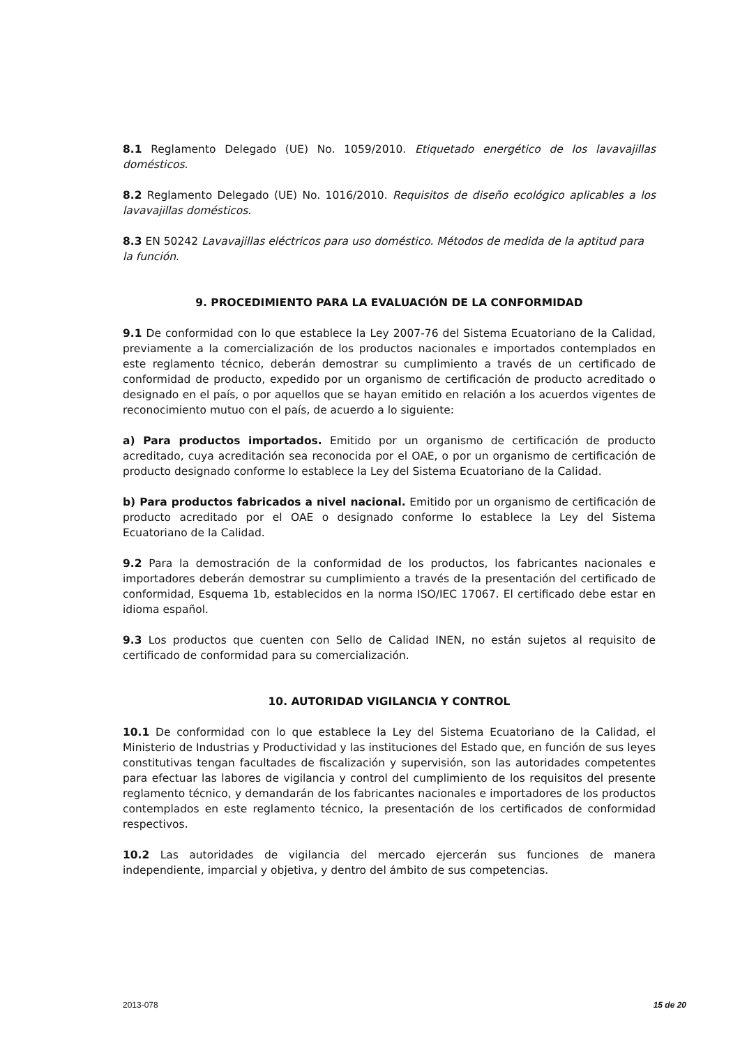8.1 Reglamento Delegado (UE) No. 1059/2010. Etiquetado energético de los lavavajillas domésticos.
8.2 Reglamento Delegado (UE) No. 1016/2010. Requisitos de diseño ecológico aplicables a los lavavajillas domésticos.
8.3 EN 50242 Lavavajillas eléctricos para uso doméstico. Métodos de medida de la aptitud para la función.
9. PROCEDIMIENTO PARA LA EVALUACIÓN DE LA CONFORMIDAD
9.1 De conformidad con lo que establece la Ley 2007-76 del Sistema Ecuatoriano de la Calidad, previamente a la comercialización de los productos nacionales e importados contemplados en este reglamento técnico, deberán demostrar su cumplimiento a través de un certificado de conformidad de producto, expedido por un organismo de certificación de producto acreditado o designado en el país, o por aquellos que se hayan emitido en relación a los acuerdos vigentes de reconocimiento mutuo con el país, de acuerdo a lo siguiente:
a) Para productos importados. Emitido por un organismo de certificación de producto acreditado, cuya acreditación sea reconocida por el OAE, o por un organismo de certificación de producto designado conforme lo establece la Ley del Sistema Ecuatoriano de la Calidad.
b) Para productos fabricados a nivel nacional. Emitido por un organismo de certificación de producto acreditado por el OAE o designado conforme lo establece la Ley del Sistema Ecuatoriano de la Calidad.
9.2 Para la demostración de la conformidad de los productos, los fabricantes nacionales e importadores deberán demostrar su cumplimiento a través de la presentación del certificado de conformidad, Esquema 1b, establecidos en la norma ISO/IEC 17067. El certificado debe estar en idioma español.
9.3 Los productos que cuenten con Sello de Calidad INEN, no están sujetos al requisito de certificado de conformidad para su comercialización.
10. AUTORIDAD VIGILANCIA Y CONTROL
10.1 De conformidad con lo que establece la Ley del Sistema Ecuatoriano de la Calidad, el Ministerio de Industrias y Productividad y las instituciones del Estado que, en función de sus leyes constitutivas tengan facultades de fiscalización y supervisión, son las autoridades competentes para efectuar las labores de vigilancia y control del cumplimiento de los requisitos del presente reglamento técnico, y demandarán de los fabricantes nacionales e importadores de los productos contemplados en este reglamento técnico, la presentación de los certificados de conformidad respectivos.
10.2 Las autoridades de vigilancia del mercado ejercerán sus funciones de manera independiente, imparcial y objetiva, y dentro del ámbito de sus competencias.
2013-078 15 de 20